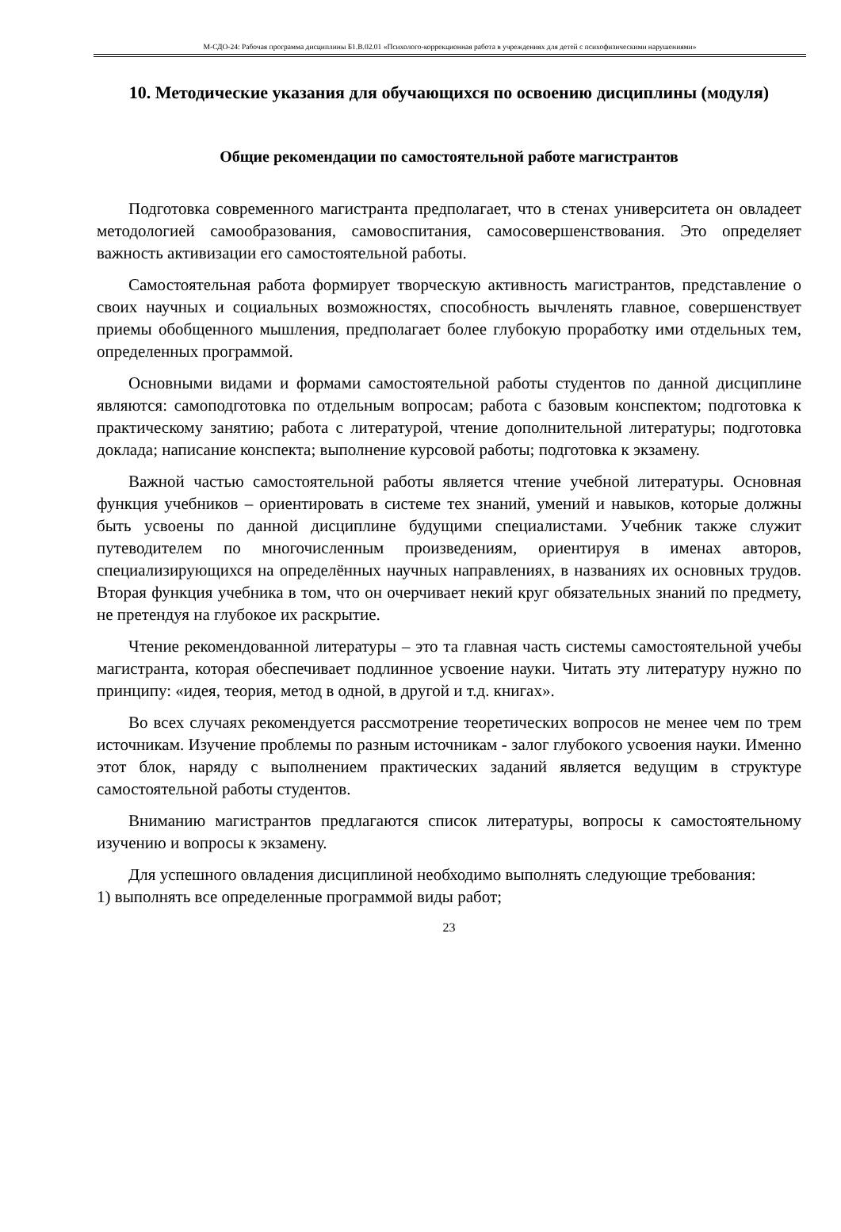М-СДО-24: Рабочая программа дисциплины Б1.В.02.01 «Психолого-коррекционная работа в учреждениях для детей с психофизическими нарушениями»
10. Методические указания для обучающихся по освоению дисциплины (модуля)
Общие рекомендации по самостоятельной работе магистрантов
Подготовка современного магистранта предполагает, что в стенах университета он овладеет методологией самообразования, самовоспитания, самосовершенствования. Это определяет важность активизации его самостоятельной работы.
Самостоятельная работа формирует творческую активность магистрантов, представление о своих научных и социальных возможностях, способность вычленять главное, совершенствует приемы обобщенного мышления, предполагает более глубокую проработку ими отдельных тем, определенных программой.
Основными видами и формами самостоятельной работы студентов по данной дисциплине являются: самоподготовка по отдельным вопросам; работа с базовым конспектом; подготовка к практическому занятию; работа с литературой, чтение дополнительной литературы; подготовка доклада; написание конспекта; выполнение курсовой работы; подготовка к экзамену.
Важной частью самостоятельной работы является чтение учебной литературы. Основная функция учебников – ориентировать в системе тех знаний, умений и навыков, которые должны быть усвоены по данной дисциплине будущими специалистами. Учебник также служит путеводителем по многочисленным произведениям, ориентируя в именах авторов, специализирующихся на определённых научных направлениях, в названиях их основных трудов. Вторая функция учебника в том, что он очерчивает некий круг обязательных знаний по предмету, не претендуя на глубокое их раскрытие.
Чтение рекомендованной литературы – это та главная часть системы самостоятельной учебы магистранта, которая обеспечивает подлинное усвоение науки. Читать эту литературу нужно по принципу: «идея, теория, метод в одной, в другой и т.д. книгах».
Во всех случаях рекомендуется рассмотрение теоретических вопросов не менее чем по трем источникам. Изучение проблемы по разным источникам - залог глубокого усвоения науки. Именно этот блок, наряду с выполнением практических заданий является ведущим в структуре самостоятельной работы студентов.
Вниманию магистрантов предлагаются список литературы, вопросы к самостоятельному изучению и вопросы к экзамену.
Для успешного овладения дисциплиной необходимо выполнять следующие требования:
1) выполнять все определенные программой виды работ;
23